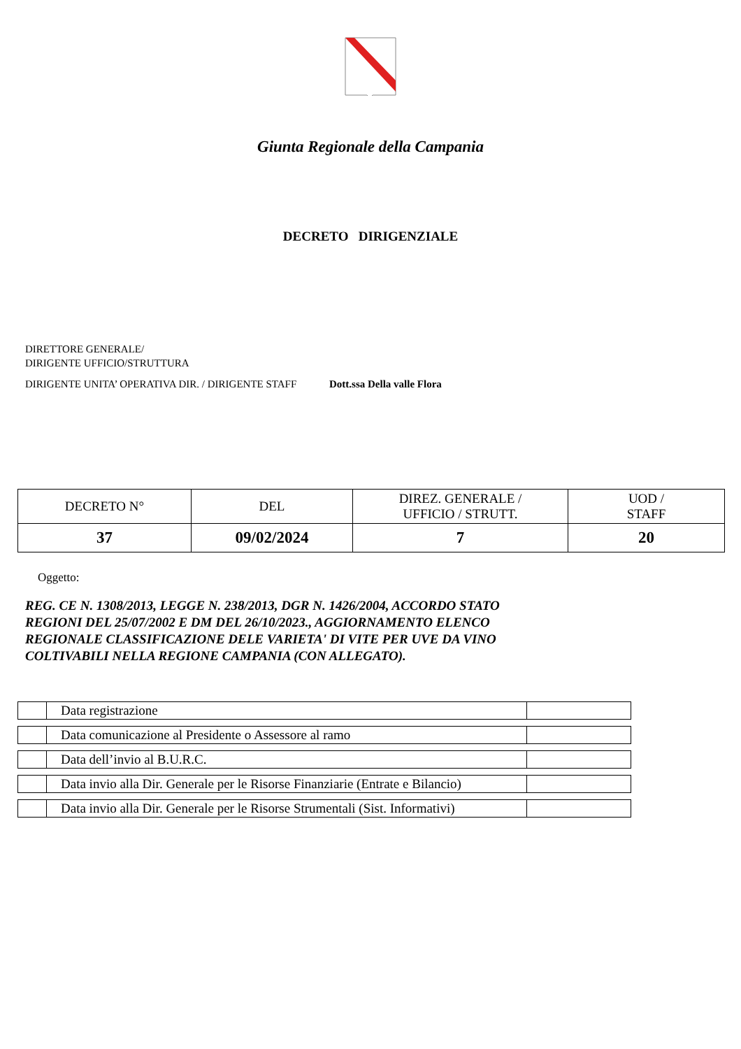Giunta Regionale della Campania
DECRETO DIRIGENZIALE
DIRETTORE GENERALE/
DIRIGENTE UFFICIO/STRUTTURA
DIRIGENTE UNITA’ OPERATIVA DIR. / DIRIGENTE STAFF
Dott.ssa Della valle Flora
| DECRETO N° | DEL | DIREZ. GENERALE / UFFICIO / STRUTT. | UOD / STAFF |
| 37 | 09/02/2024 | 7 | 20 |
Oggetto:
REG. CE N. 1308/2013, LEGGE N. 238/2013, DGR N. 1426/2004, ACCORDO STATO
REGIONI DEL 25/07/2002 E DM DEL 26/10/2023., AGGIORNAMENTO ELENCO
REGIONALE CLASSIFICAZIONE DELE VARIETA' DI VITE PER UVE DA VINO
COLTIVABILI NELLA REGIONE CAMPANIA (CON ALLEGATO).
| | Data registrazione | |
| | Data comunicazione al Presidente o Assessore al ramo | |
| | Data dell’invio al B.U.R.C. | |
| | Data invio alla Dir. Generale per le Risorse Finanziarie (Entrate e Bilancio) | |
| | Data invio alla Dir. Generale per le Risorse Strumentali (Sist. Informativi) | |